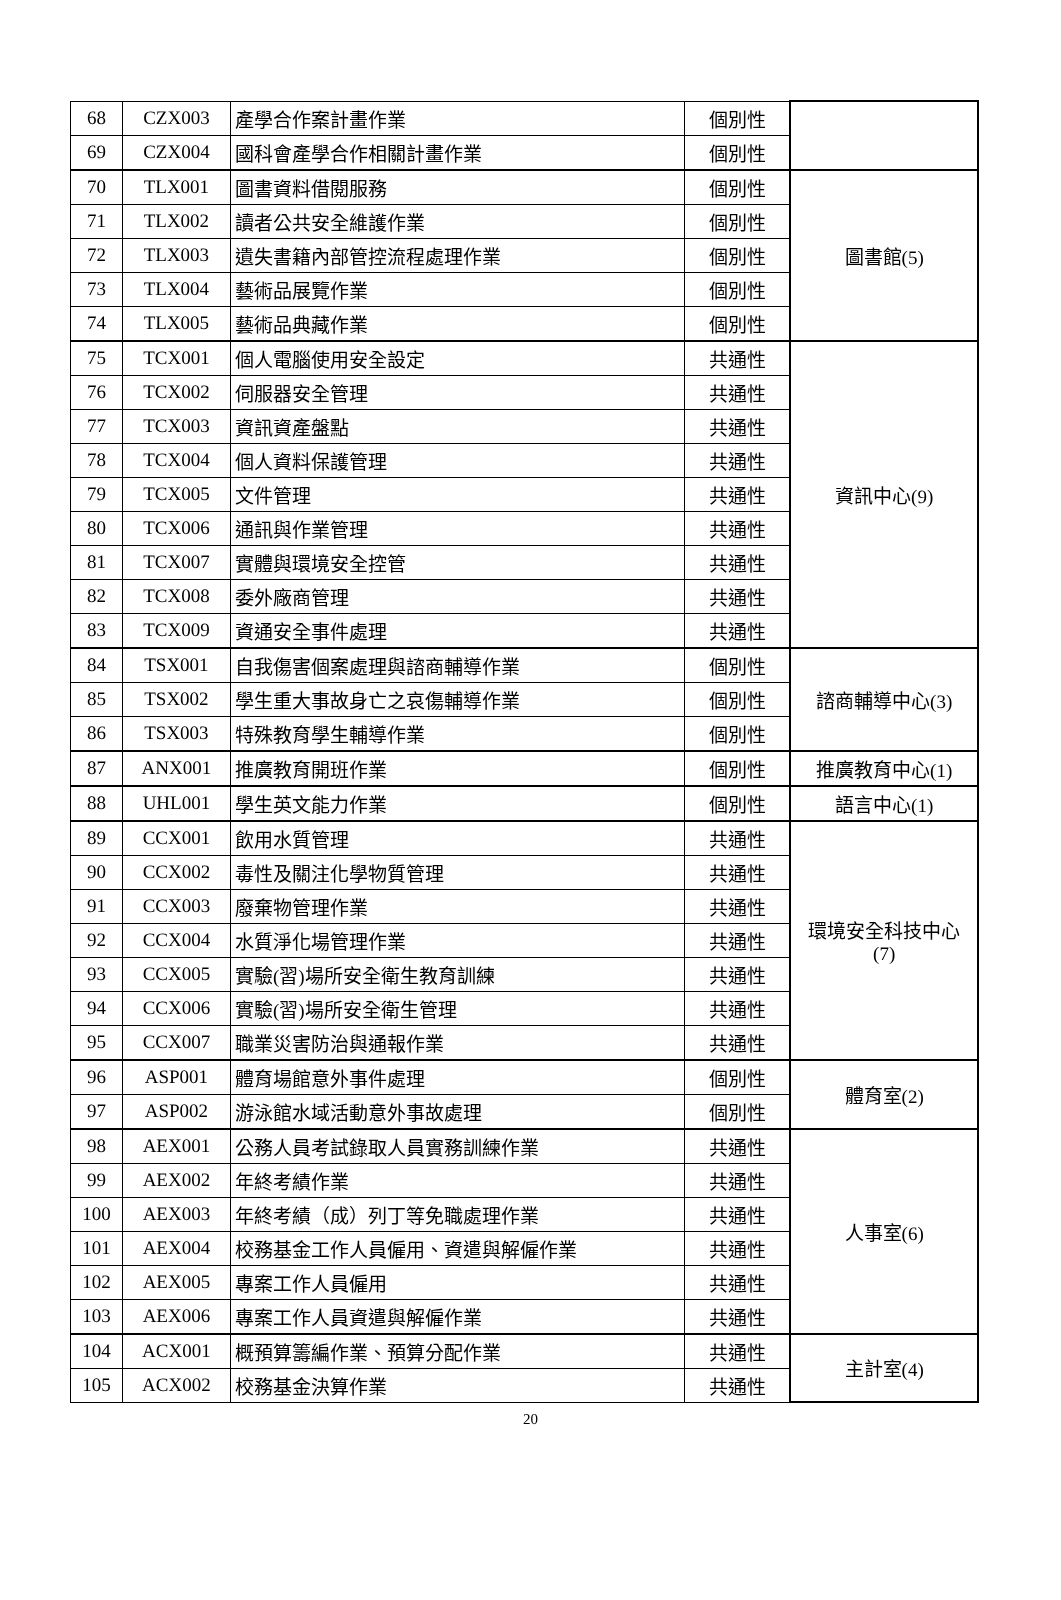| 68 | CZX003 | 產學合作案計畫作業 | 個別性 | |
| 69 | CZX004 | 國科會產學合作相關計畫作業 | 個別性 | |
| 70 | TLX001 | 圖書資料借閱服務 | 個別性 | 圖書館(5) |
| 71 | TLX002 | 讀者公共安全維護作業 | 個別性 | |
| 72 | TLX003 | 遺失書籍內部管控流程處理作業 | 個別性 | |
| 73 | TLX004 | 藝術品展覽作業 | 個別性 | |
| 74 | TLX005 | 藝術品典藏作業 | 個別性 | |
| 75 | TCX001 | 個人電腦使用安全設定 | 共通性 | 資訊中心(9) |
| 76 | TCX002 | 伺服器安全管理 | 共通性 | |
| 77 | TCX003 | 資訊資產盤點 | 共通性 | |
| 78 | TCX004 | 個人資料保護管理 | 共通性 | |
| 79 | TCX005 | 文件管理 | 共通性 | |
| 80 | TCX006 | 通訊與作業管理 | 共通性 | |
| 81 | TCX007 | 實體與環境安全控管 | 共通性 | |
| 82 | TCX008 | 委外廠商管理 | 共通性 | |
| 83 | TCX009 | 資通安全事件處理 | 共通性 | |
| 84 | TSX001 | 自我傷害個案處理與諮商輔導作業 | 個別性 | 諮商輔導中心(3) |
| 85 | TSX002 | 學生重大事故身亡之哀傷輔導作業 | 個別性 | |
| 86 | TSX003 | 特殊教育學生輔導作業 | 個別性 | |
| 87 | ANX001 | 推廣教育開班作業 | 個別性 | 推廣教育中心(1) |
| 88 | UHL001 | 學生英文能力作業 | 個別性 | 語言中心(1) |
| 89 | CCX001 | 飲用水質管理 | 共通性 | 環境安全科技中心 (7) |
| 90 | CCX002 | 毒性及關注化學物質管理 | 共通性 | |
| 91 | CCX003 | 廢棄物管理作業 | 共通性 | |
| 92 | CCX004 | 水質淨化場管理作業 | 共通性 | |
| 93 | CCX005 | 實驗(習)場所安全衛生教育訓練 | 共通性 | |
| 94 | CCX006 | 實驗(習)場所安全衛生管理 | 共通性 | |
| 95 | CCX007 | 職業災害防治與通報作業 | 共通性 | |
| 96 | ASP001 | 體育場館意外事件處理 | 個別性 | 體育室(2) |
| 97 | ASP002 | 游泳館水域活動意外事故處理 | 個別性 | |
| 98 | AEX001 | 公務人員考試錄取人員實務訓練作業 | 共通性 | 人事室(6) |
| 99 | AEX002 | 年終考績作業 | 共通性 | |
| 100 | AEX003 | 年終考績（成）列丁等免職處理作業 | 共通性 | |
| 101 | AEX004 | 校務基金工作人員僱用、資遣與解僱作業 | 共通性 | |
| 102 | AEX005 | 專案工作人員僱用 | 共通性 | |
| 103 | AEX006 | 專案工作人員資遣與解僱作業 | 共通性 | |
| 104 | ACX001 | 概預算籌編作業、預算分配作業 | 共通性 | 主計室(4) |
| 105 | ACX002 | 校務基金決算作業 | 共通性 | |
20